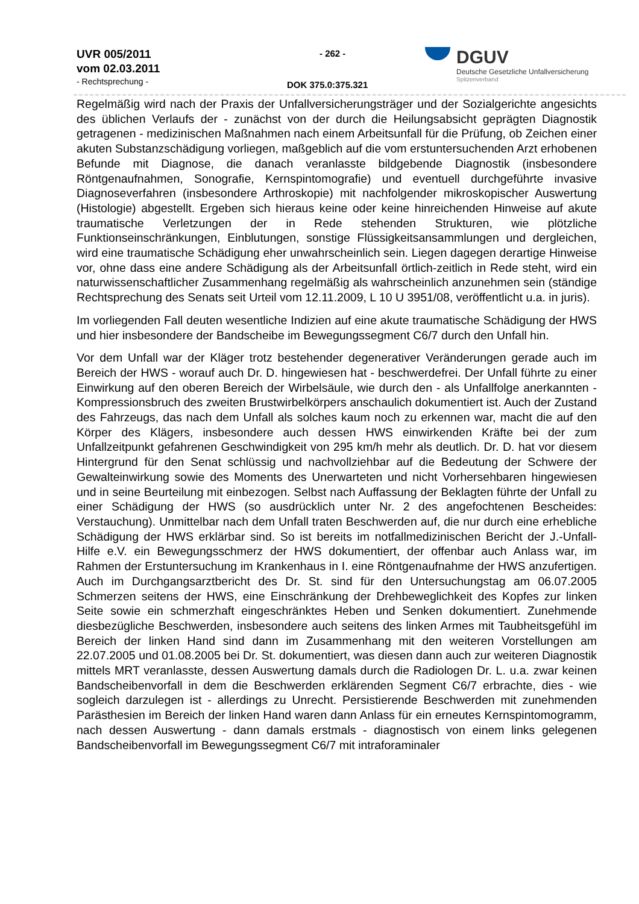UVR 005/2011
vom 02.03.2011
- Rechtsprechung -
- 262 -
DOK 375.0:375.321
DGUV
Deutsche Gesetzliche Unfallversicherung
Spitzenverband
Regelmäßig wird nach der Praxis der Unfallversicherungsträger und der Sozialgerichte angesichts des üblichen Verlaufs der - zunächst von der durch die Heilungsabsicht geprägten Diagnostik getragenen - medizinischen Maßnahmen nach einem Arbeitsunfall für die Prüfung, ob Zeichen einer akuten Substanzschädigung vorliegen, maßgeblich auf die vom erstuntersuchenden Arzt erhobenen Befunde mit Diagnose, die danach veranlasste bildgebende Diagnostik (insbesondere Röntgenaufnahmen, Sonografie, Kernspintomografie) und eventuell durchgeführte invasive Diagnoseverfahren (insbesondere Arthroskopie) mit nachfolgender mikroskopischer Auswertung (Histologie) abgestellt. Ergeben sich hieraus keine oder keine hinreichenden Hinweise auf akute traumatische Verletzungen der in Rede stehenden Strukturen, wie plötzliche Funktionseinschränkungen, Einblutungen, sonstige Flüssigkeitsansammlungen und dergleichen, wird eine traumatische Schädigung eher unwahrscheinlich sein. Liegen dagegen derartige Hinweise vor, ohne dass eine andere Schädigung als der Arbeitsunfall örtlich-zeitlich in Rede steht, wird ein naturwissenschaftlicher Zusammenhang regelmäßig als wahrscheinlich anzunehmen sein (ständige Rechtsprechung des Senats seit Urteil vom 12.11.2009, L 10 U 3951/08, veröffentlicht u.a. in juris).
Im vorliegenden Fall deuten wesentliche Indizien auf eine akute traumatische Schädigung der HWS und hier insbesondere der Bandscheibe im Bewegungssegment C6/7 durch den Unfall hin.
Vor dem Unfall war der Kläger trotz bestehender degenerativer Veränderungen gerade auch im Bereich der HWS - worauf auch Dr. D. hingewiesen hat - beschwerdefrei. Der Unfall führte zu einer Einwirkung auf den oberen Bereich der Wirbelsäule, wie durch den - als Unfallfolge anerkannten - Kompressionsbruch des zweiten Brustwirbelkörpers anschaulich dokumentiert ist. Auch der Zustand des Fahrzeugs, das nach dem Unfall als solches kaum noch zu erkennen war, macht die auf den Körper des Klägers, insbesondere auch dessen HWS einwirkenden Kräfte bei der zum Unfallzeitpunkt gefahrenen Geschwindigkeit von 295 km/h mehr als deutlich. Dr. D. hat vor diesem Hintergrund für den Senat schlüssig und nachvollziehbar auf die Bedeutung der Schwere der Gewalteinwirkung sowie des Moments des Unerwarteten und nicht Vorhersehbaren hingewiesen und in seine Beurteilung mit einbezogen. Selbst nach Auffassung der Beklagten führte der Unfall zu einer Schädigung der HWS (so ausdrücklich unter Nr. 2 des angefochtenen Bescheides: Verstauchung). Unmittelbar nach dem Unfall traten Beschwerden auf, die nur durch eine erhebliche Schädigung der HWS erklärbar sind. So ist bereits im notfallmedizinischen Bericht der J.-Unfall-Hilfe e.V. ein Bewegungsschmerz der HWS dokumentiert, der offenbar auch Anlass war, im Rahmen der Erstuntersuchung im Krankenhaus in I. eine Röntgenaufnahme der HWS anzufertigen. Auch im Durchgangsarztbericht des Dr. St. sind für den Untersuchungstag am 06.07.2005 Schmerzen seitens der HWS, eine Einschränkung der Drehbeweglichkeit des Kopfes zur linken Seite sowie ein schmerzhaft eingeschränktes Heben und Senken dokumentiert. Zunehmende diesbezügliche Beschwerden, insbesondere auch seitens des linken Armes mit Taubheitsgefühl im Bereich der linken Hand sind dann im Zusammenhang mit den weiteren Vorstellungen am 22.07.2005 und 01.08.2005 bei Dr. St. dokumentiert, was diesen dann auch zur weiteren Diagnostik mittels MRT veranlasste, dessen Auswertung damals durch die Radiologen Dr. L. u.a. zwar keinen Bandscheibenvorfall in dem die Beschwerden erklärenden Segment C6/7 erbrachte, dies - wie sogleich darzulegen ist - allerdings zu Unrecht. Persistierende Beschwerden mit zunehmenden Parästhesien im Bereich der linken Hand waren dann Anlass für ein erneutes Kernspintomogramm, nach dessen Auswertung - dann damals erstmals - diagnostisch von einem links gelegenen Bandscheibenvorfall im Bewegungssegment C6/7 mit intraforaminaler